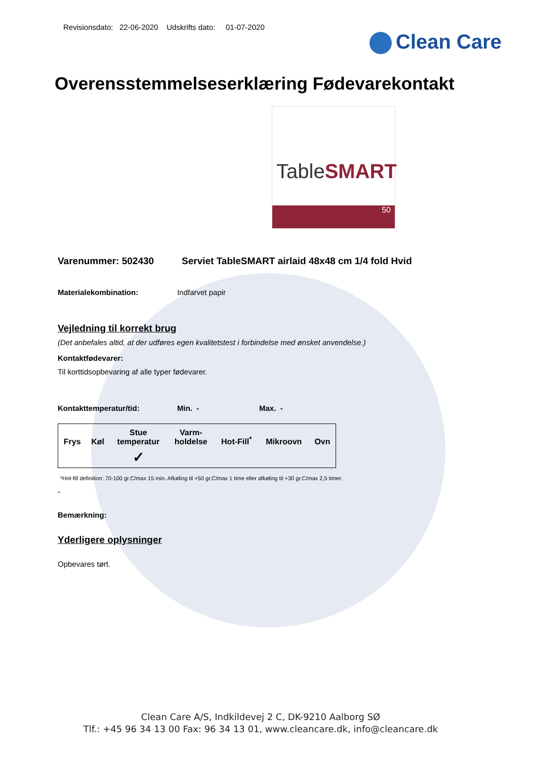Revisionsdato: 22-06-2020 Udskrifts dato: 01-07-2020
Clean Care
Overensstemmelseserklæring Fødevarekontakt
TableSMART
50
Varenummer: 502430 Serviet TableSMART airlaid 48x48 cm 1/4 fold Hvid
Materialekombination: Indfarvet papir
Vejledning til korrekt brug
(Det anbefales altid, at der udføres egen kvalitetstest i forbindelse med ønsket anvendelse.)
Kontaktfødevarer:
Til korttidsopbevaring af alle typer fødevarer.
Kontakttemperatur/tid: Min. - Max. -
| Frys | Køl | Stue temperatur | Varm- holdelse | Hot-Fill<sup>*</sup> | Mikroovn | Ovn |
| --- | --- | --- | --- | --- | --- | --- |
| | | ✓ | | | | |
*Hot-fill definition: 70-100 gr.C/max 15 min. Afkøling til +50 gr.C/max 1 time eller afkøling til +30 gr.C/max 2,5 timer.
-
Bemærkning:
Yderligere oplysninger
Opbevares tørt.
Clean Care A/S, Indkildevej 2 C, DK-9210 Aalborg SØ
Tlf.: +45 96 34 13 00 Fax: 96 34 13 01, www.cleancare.dk, info@cleancare.dk